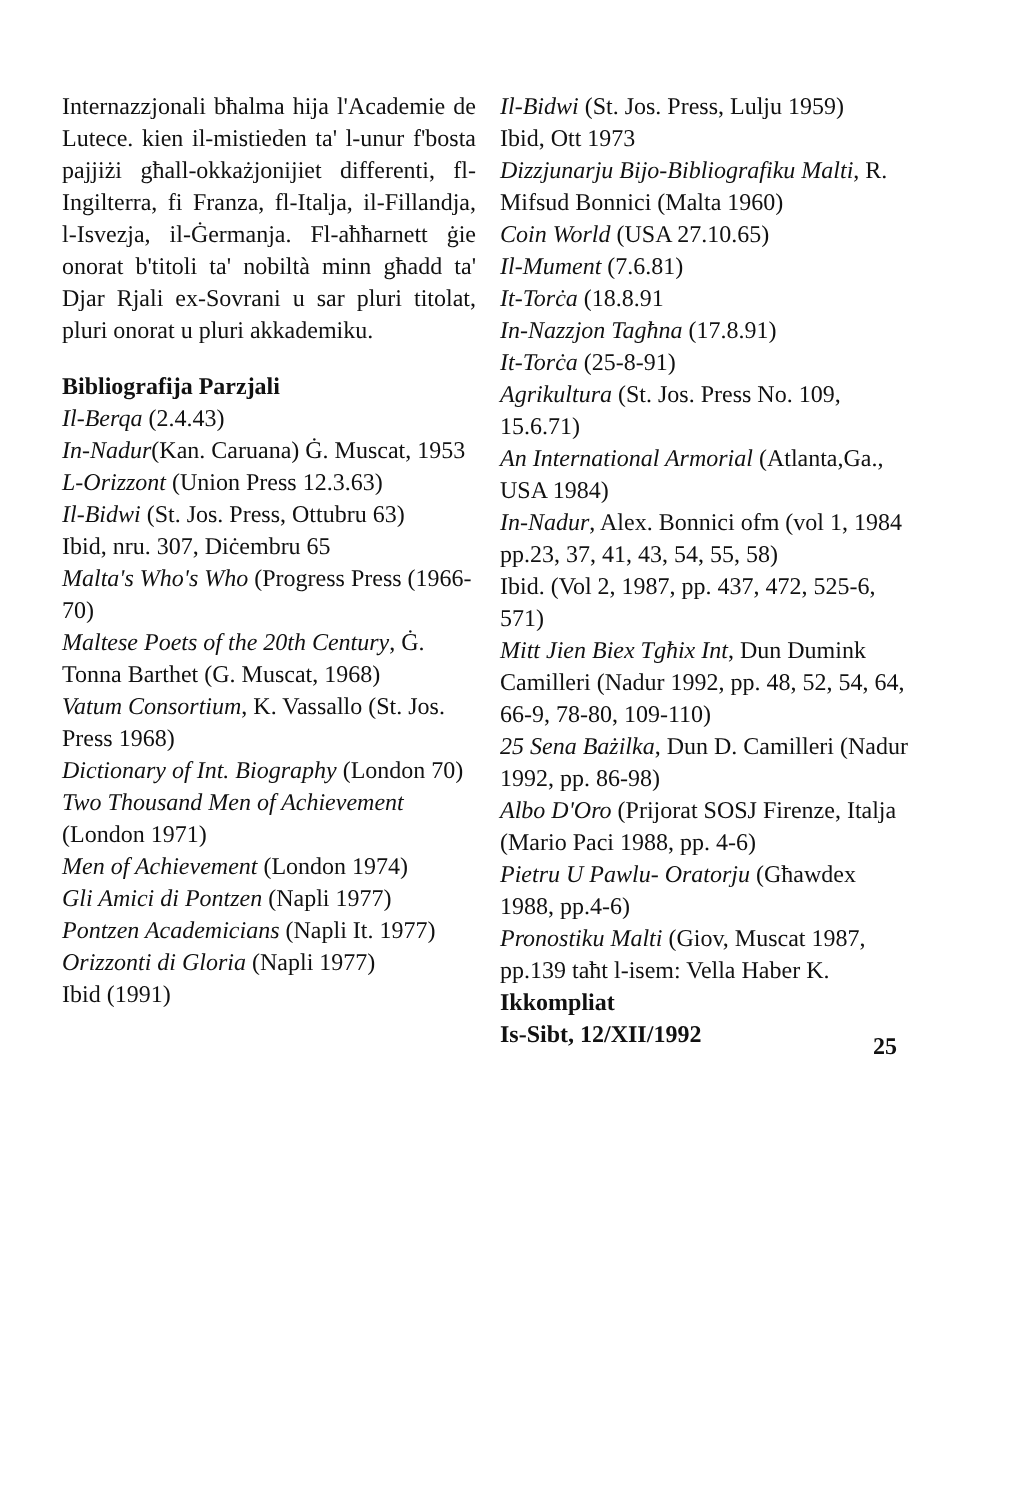Internazzjonali bħalma hija l'Academie de Lutece. kien il-mistieden ta' l-unur f'bosta pajjiżi għall-okkażjonijiet differenti, fl-Ingilterra, fi Franza, fl-Italja, il-Fillandja, l-Isvezja, il-Ġermanja. Fl-aħħarnett ġie onorat b'titoli ta' nobiltà minn għadd ta' Djar Rjali ex-Sovrani u sar pluri titolat, pluri onorat u pluri akkademiku.
Bibliografija Parzjali
Il-Berqa (2.4.43)
In-Nadur(Kan. Caruana) Ġ. Muscat, 1953
L-Orizzont (Union Press 12.3.63)
Il-Bidwi (St. Jos. Press, Ottubru 63)
Ibid, nru. 307, Diċembru 65
Malta's Who's Who (Progress Press (1966-70)
Maltese Poets of the 20th Century, Ġ. Tonna Barthet (G. Muscat, 1968)
Vatum Consortium, K. Vassallo (St. Jos. Press 1968)
Dictionary of Int. Biography (London 70)
Two Thousand Men of Achievement (London 1971)
Men of Achievement (London 1974)
Gli Amici di Pontzen (Napli 1977)
Pontzen Academicians (Napli It. 1977)
Orizzonti di Gloria (Napli 1977)
Ibid (1991)
Il-Bidwi (St. Jos. Press, Lulju 1959)
Ibid, Ott 1973
Dizzjunarju Bijo-Bibliografiku Malti, R. Mifsud Bonnici (Malta 1960)
Coin World (USA 27.10.65)
Il-Mument (7.6.81)
It-Torċa (18.8.91
In-Nazzjon Tagħna (17.8.91)
It-Torċa (25-8-91)
Agrikultura (St. Jos. Press No. 109, 15.6.71)
An International Armorial (Atlanta,Ga., USA 1984)
In-Nadur, Alex. Bonnici ofm (vol 1, 1984 pp.23, 37, 41, 43, 54, 55, 58)
Ibid. (Vol 2, 1987, pp. 437, 472, 525-6, 571)
Mitt Jien Biex Tgħix Int, Dun Dumink Camilleri (Nadur 1992, pp. 48, 52, 54, 64, 66-9, 78-80, 109-110)
25 Sena Bażilka, Dun D. Camilleri (Nadur 1992, pp. 86-98)
Albo D'Oro (Prijorat SOSJ Firenze, Italja (Mario Paci 1988, pp. 4-6)
Pietru U Pawlu- Oratorju (Għawdex 1988, pp.4-6)
Pronostiku Malti (Giov, Muscat 1987, pp.139 taħt l-isem: Vella Haber K.
Ikkompliat
Is-Sibt, 12/XII/1992
25